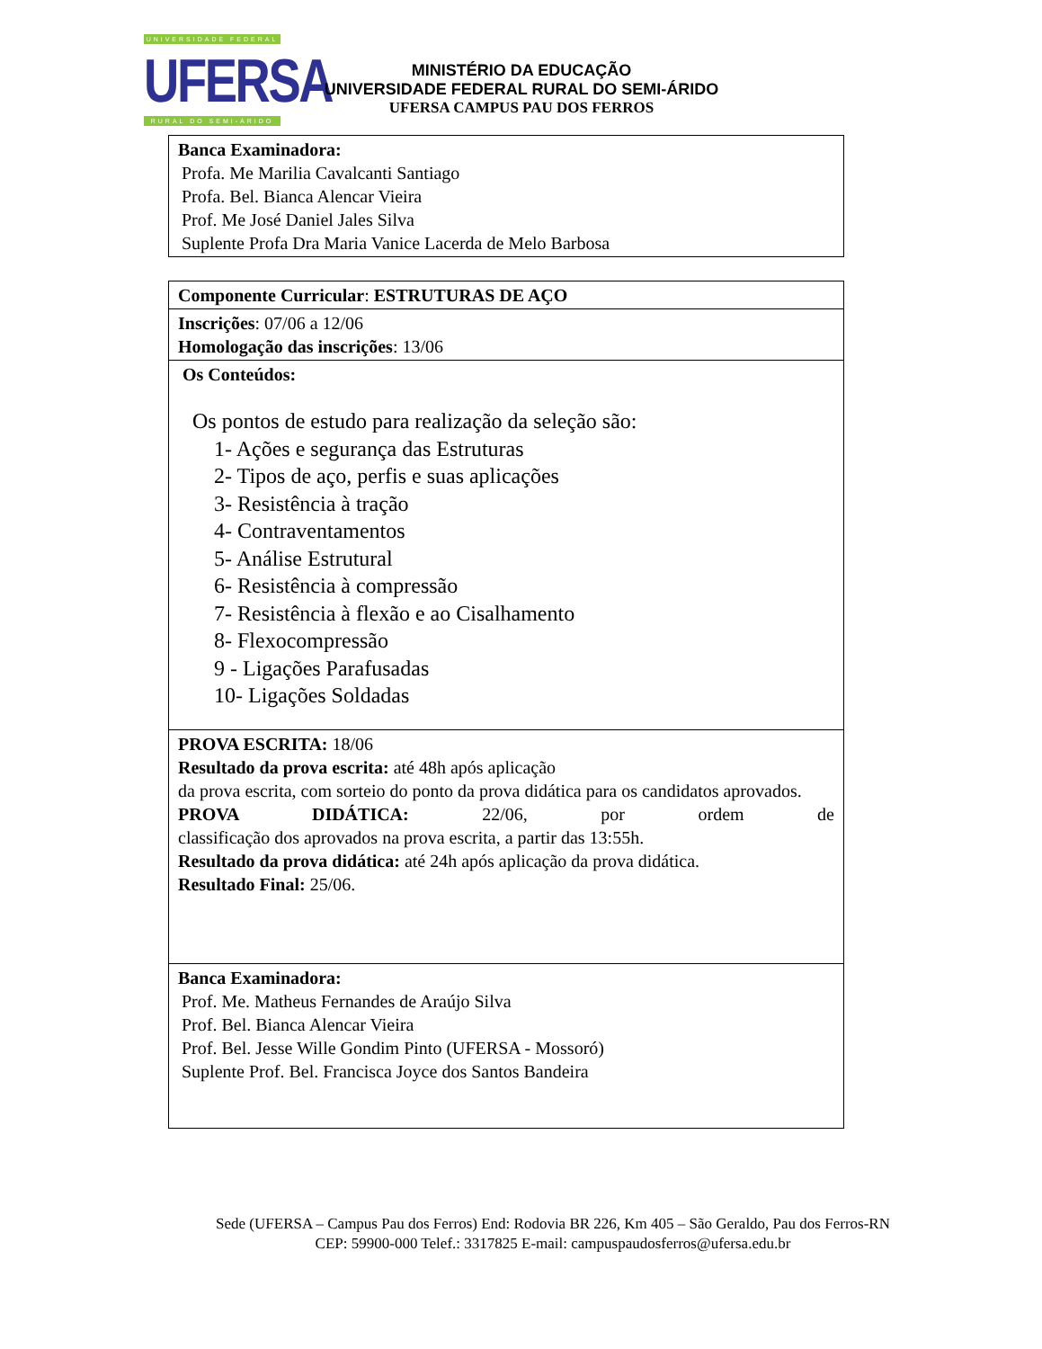UNIVERSIDADE FEDERAL
UFERSA
RURAL DO SEMI-ÁRIDO
MINISTÉRIO DA EDUCAÇÃO
UNIVERSIDADE FEDERAL RURAL DO SEMI-ÁRIDO
UFERSA CAMPUS PAU DOS FERROS
| Banca Examinadora: Profa. Me Marilia Cavalcanti Santiago Profa. Bel. Bianca Alencar Vieira Prof. Me José Daniel Jales Silva Suplente Profa Dra Maria Vanice Lacerda de Melo Barbosa |
| Componente Curricular : ESTRUTURAS DE AÇO |
| Inscrições : 07/06 a 12/06 Homologação das inscrições : 13/06 |
| Os Conteúdos: Os pontos de estudo para realização da seleção são: 1- Ações e segurança das Estruturas 2- Tipos de aço, perfis e suas aplicações 3- Resistência à tração 4- Contraventamentos 5- Análise Estrutural 6- Resistência à compressão 7- Resistência à flexão e ao Cisalhamento 8- Flexocompressão 9 - Ligações Parafusadas 10- Ligações Soldadas |
| PROVA ESCRITA: 18/06 Resultado da prova escrita: até 48h após aplicação da prova escrita, com sorteio do ponto da prova didática para os candidatos aprovados. PROVA DIDÁTICA: 22/06, por ordem de classificação dos aprovados na prova escrita, a partir das 13:55h. Resultado da prova didática: até 24h após aplicação da prova didática. Resultado Final: 25/06. |
| Banca Examinadora: Prof. Me. Matheus Fernandes de Araújo Silva Prof. Bel. Bianca Alencar Vieira Prof. Bel. Jesse Wille Gondim Pinto (UFERSA - Mossoró) Suplente Prof. Bel. Francisca Joyce dos Santos Bandeira |
Sede (UFERSA – Campus Pau dos Ferros) End: Rodovia BR 226, Km 405 – São Geraldo, Pau dos Ferros-RN
CEP: 59900-000 Telef.: 3317825 E-mail: campuspaudosferros@ufersa.edu.br